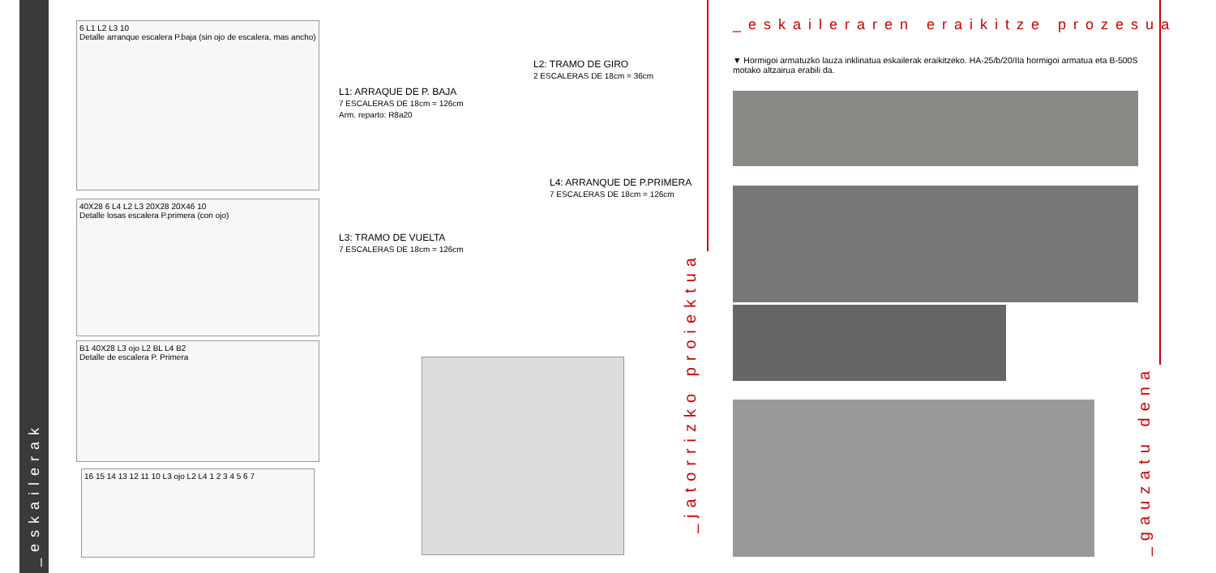_eskailerak
6 L1 L2 L3 10
Detalle arranque escalera P.baja (sin ojo de escalera, mas ancho)
40X28 6 L4 L2 L3 20X28 20X46 10
Detalle losas escalera P.primera (con ojo)
B1 40X28 L3 ojo L2 BL L4 B2
Detalle de escalera P. Primera
16 15 14 13 12 11 10 L3 ojo L2 L4 1 2 3 4 5 6 7
L2: TRAMO DE GIRO
2 ESCALERAS DE 18cm = 36cm
L1: ARRAQUE DE P. BAJA
7 ESCALERAS DE 18cm = 126cm
Arm. reparto: R8a20
L4: ARRANQUE DE P.PRIMERA
7 ESCALERAS DE 18cm = 126cm
L3: TRAMO DE VUELTA
7 ESCALERAS DE 18cm = 126cm
_jatorrizko proiektua
_gauzatu dena
_eskaileraren eraikitze prozesua
▼ Hormigoi armatuzko lauza inklinatua eskailerak eraikitzeko. HA-25/b/20/IIa hormigoi armatua eta B-500S motako altzairua erabili da.